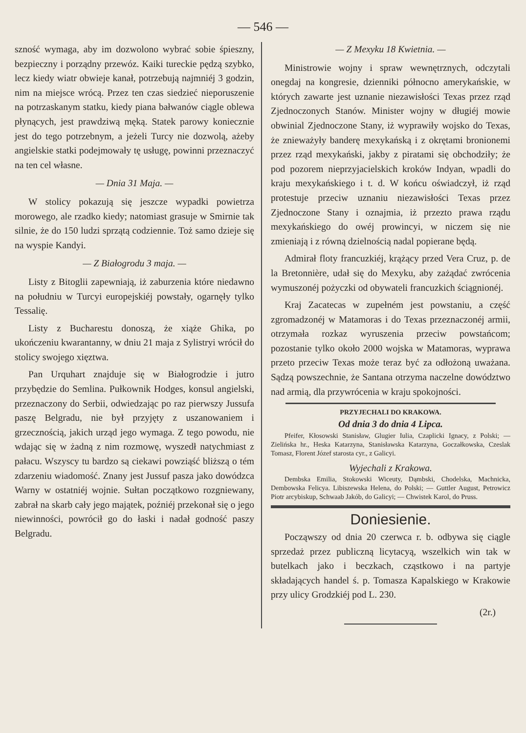— 546 —
szność wymaga, aby im dozwolono wybrać sobie śpieszny, bezpieczny i porządny przewóz. Kaiki tureckie pędzą szybko, lecz kiedy wiatr obwieje kanał, potrzebują najmniéj 3 godzin, nim na miejsce wrócą. Przez ten czas siedzieć nieporuszenie na potrzaskanym statku, kiedy piana bałwanów ciągle oblewa płynących, jest prawdziwą męką. Statek parowy koniecznie jest do tego potrzebnym, a jeżeli Turcy nie dozwolą, ażeby angielskie statki podejmowały tę usługę, powinni przeznaczyć na ten cel własne.
— Dnia 31 Maja. —
W stolicy pokazują się jeszcze wypadki powietrza morowego, ale rzadko kiedy; natomiast grasuje w Smirnie tak silnie, że do 150 ludzi sprzątą codziennie. Toż samo dzieje się na wyspie Kandyi.
— Z Białogrodu 3 maja. —
Listy z Bitoglii zapewniają, iż zaburzenia które niedawno na południu w Turcyi europejskiéj powstały, ogarnęły tylko Tessalię.
Listy z Bucharestu donoszą, że xiąże Ghika, po ukończeniu kwarantanny, w dniu 21 maja z Sylistryi wrócił do stolicy swojego xięztwa.
Pan Urquhart znajduje się w Białogrodzie i jutro przybędzie do Semlina. Pułkownik Hodges, konsul angielski, przeznaczony do Serbii, odwiedzając po raz pierwszy Jussufa paszę Belgradu, nie był przyjęty z uszanowaniem i grzecznością, jakich urząd jego wymaga. Z tego powodu, nie wdając się w żadną z nim rozmowę, wyszedł natychmiast z pałacu. Wszyscy tu bardzo są ciekawi powziąść bliższą o tém zdarzeniu wiadomość. Znany jest Jussuf pasza jako dowódzca Warny w ostatniéj wojnie. Sułtan początkowo rozgniewany, zabrał na skarb cały jego majątek, poźniéj przekonał się o jego niewinności, powrócił go do łaski i nadał godność paszy Belgradu.
— Z Mexyku 18 Kwietnia. —
Ministrowie wojny i spraw wewnętrznych, odczytali onegdaj na kongresie, dzienniki północno amerykańskie, w których zawarte jest uznanie niezawisłości Texas przez rząd Zjednoczonych Stanów. Minister wojny w długiéj mowie obwinial Zjednoczone Stany, iż wyprawiły wojsko do Texas, że znieważyły banderę mexykańską i z okrętami bronionemi przez rząd mexykański, jakby z piratami się obchodziły; że pod pozorem nieprzyjacielskich kroków Indyan, wpadli do kraju mexykańskiego i t. d. W końcu oświadczył, iż rząd protestuje przeciw uznaniu niezawisłości Texas przez Zjednoczone Stany i oznajmia, iż przezto prawa rządu mexykańskiego do owéj prowincyi, w niczem się nie zmieniają i z równą dzielnością nadal popierane będą.
Admirał floty francuzkiéj, krążący przed Vera Cruz, p. de la Bretonnière, udał się do Mexyku, aby zażądać zwrócenia wymuszonéj pożyczki od obywateli francuzkich ściągnionéj.
Kraj Zacatecas w zupełném jest powstaniu, a część zgromadzonéj w Matamoras i do Texas przeznaczonéj armii, otrzymała rozkaz wyruszenia przeciw powstańcom; pozostanie tylko około 2000 wojska w Matamoras, wyprawa przeto przeciw Texas może teraz być za odłożoną uważana. Sądzą powszechnie, że Santana otrzyma naczelne dowództwo nad armią, dla przywrócenia w kraju spokojności.
PRZYJECHALI DO KRAKOWA.
Od dnia 3 do dnia 4 Lipca.
Pfeifer, Kłosowski Stanisław, Glugier Iulia, Czaplicki Ignacy, z Polski; — Zielińska hr., Heska Katarzyna, Stanisławska Katarzyna, Goczałkowska, Czeslak Tomasz, Florent Józef starosta cyr., z Galicyi.
Wyjechali z Krakowa.
Dembska Emilia, Stokowski Wiceuty, Dąmbski, Chodelska, Machnicka, Dembowska Felicya. Libiszewska Helena, do Polski; — Guttler August, Petrowicz Piotr arcybiskup, Schwaab Jakób, do Galicyi; — Chwistek Karol, do Pruss.
Doniesienie.
Począwszy od dnia 20 czerwca r. b. odbywa się ciągle sprzedaż przez publiczną licytacyą, wszelkich win tak w butelkach jako i beczkach, cząstkowo i na partyje składających handel ś. p. Tomasza Kapalskiego w Krakowie przy ulicy Grodzkiéj pod L. 230.
(2r.)